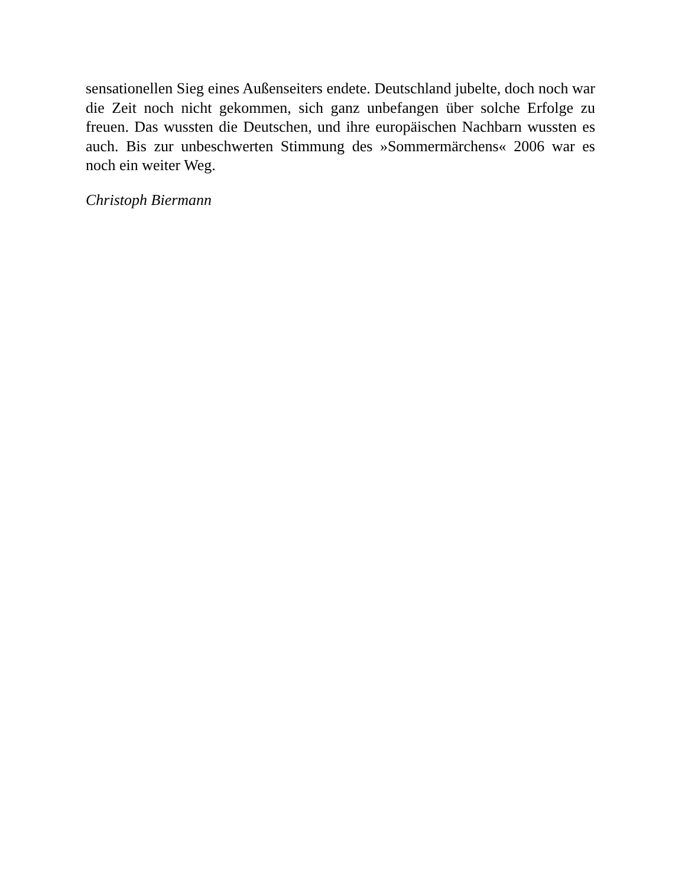sensationellen Sieg eines Außenseiters endete. Deutschland jubelte, doch noch war die Zeit noch nicht gekommen, sich ganz unbefangen über solche Erfolge zu freuen. Das wussten die Deutschen, und ihre europäischen Nachbarn wussten es auch. Bis zur unbeschwerten Stimmung des »Sommermärchens« 2006 war es noch ein weiter Weg.
Christoph Biermann